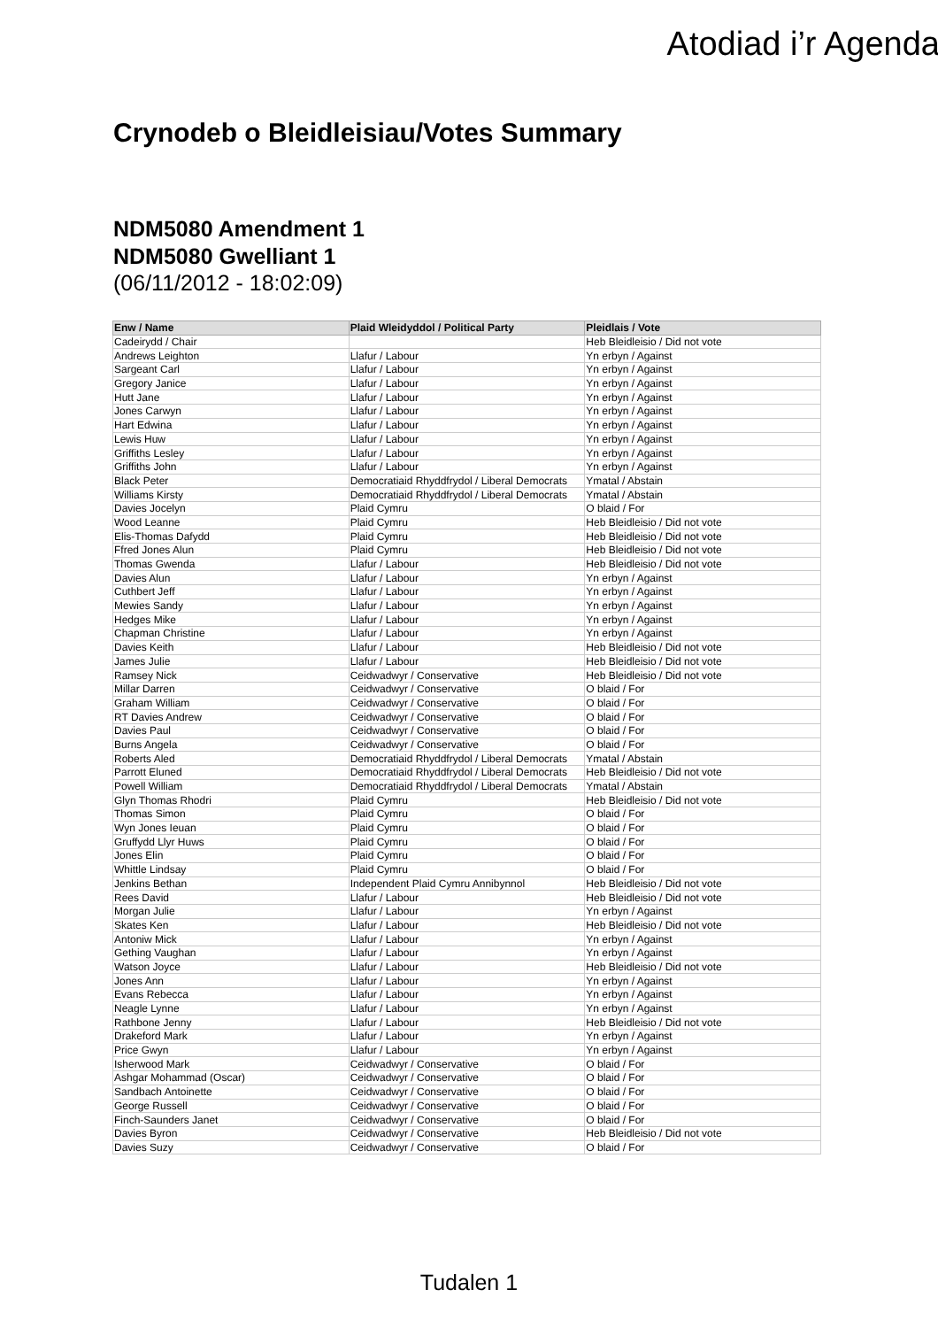Atodiad i’r Agenda
Crynodeb o Bleidleisiau/Votes Summary
NDM5080 Amendment 1
NDM5080 Gwelliant 1
(06/11/2012 - 18:02:09)
| Enw / Name | Plaid Wleidyddol / Political Party | Pleidlais / Vote |
| --- | --- | --- |
| Cadeirydd / Chair | | Heb Bleidleisio / Did not vote |
| Andrews Leighton | Llafur / Labour | Yn erbyn / Against |
| Sargeant Carl | Llafur / Labour | Yn erbyn / Against |
| Gregory Janice | Llafur / Labour | Yn erbyn / Against |
| Hutt Jane | Llafur / Labour | Yn erbyn / Against |
| Jones Carwyn | Llafur / Labour | Yn erbyn / Against |
| Hart Edwina | Llafur / Labour | Yn erbyn / Against |
| Lewis Huw | Llafur / Labour | Yn erbyn / Against |
| Griffiths Lesley | Llafur / Labour | Yn erbyn / Against |
| Griffiths John | Llafur / Labour | Yn erbyn / Against |
| Black Peter | Democratiaid Rhyddfrydol / Liberal Democrats | Ymatal / Abstain |
| Williams Kirsty | Democratiaid Rhyddfrydol / Liberal Democrats | Ymatal / Abstain |
| Davies Jocelyn | Plaid Cymru | O blaid / For |
| Wood Leanne | Plaid Cymru | Heb Bleidleisio / Did not vote |
| Elis-Thomas Dafydd | Plaid Cymru | Heb Bleidleisio / Did not vote |
| Ffred Jones Alun | Plaid Cymru | Heb Bleidleisio / Did not vote |
| Thomas Gwenda | Llafur / Labour | Heb Bleidleisio / Did not vote |
| Davies Alun | Llafur / Labour | Yn erbyn / Against |
| Cuthbert Jeff | Llafur / Labour | Yn erbyn / Against |
| Mewies Sandy | Llafur / Labour | Yn erbyn / Against |
| Hedges Mike | Llafur / Labour | Yn erbyn / Against |
| Chapman Christine | Llafur / Labour | Yn erbyn / Against |
| Davies Keith | Llafur / Labour | Heb Bleidleisio / Did not vote |
| James Julie | Llafur / Labour | Heb Bleidleisio / Did not vote |
| Ramsey Nick | Ceidwadwyr / Conservative | Heb Bleidleisio / Did not vote |
| Millar Darren | Ceidwadwyr / Conservative | O blaid / For |
| Graham William | Ceidwadwyr / Conservative | O blaid / For |
| RT Davies Andrew | Ceidwadwyr / Conservative | O blaid / For |
| Davies Paul | Ceidwadwyr / Conservative | O blaid / For |
| Burns Angela | Ceidwadwyr / Conservative | O blaid / For |
| Roberts Aled | Democratiaid Rhyddfrydol / Liberal Democrats | Ymatal / Abstain |
| Parrott Eluned | Democratiaid Rhyddfrydol / Liberal Democrats | Heb Bleidleisio / Did not vote |
| Powell William | Democratiaid Rhyddfrydol / Liberal Democrats | Ymatal / Abstain |
| Glyn Thomas Rhodri | Plaid Cymru | Heb Bleidleisio / Did not vote |
| Thomas Simon | Plaid Cymru | O blaid / For |
| Wyn Jones Ieuan | Plaid Cymru | O blaid / For |
| Gruffydd Llyr Huws | Plaid Cymru | O blaid / For |
| Jones Elin | Plaid Cymru | O blaid / For |
| Whittle Lindsay | Plaid Cymru | O blaid / For |
| Jenkins Bethan | Independent Plaid Cymru Annibynnol | Heb Bleidleisio / Did not vote |
| Rees David | Llafur / Labour | Heb Bleidleisio / Did not vote |
| Morgan Julie | Llafur / Labour | Yn erbyn / Against |
| Skates Ken | Llafur / Labour | Heb Bleidleisio / Did not vote |
| Antoniw Mick | Llafur / Labour | Yn erbyn / Against |
| Gething Vaughan | Llafur / Labour | Yn erbyn / Against |
| Watson Joyce | Llafur / Labour | Heb Bleidleisio / Did not vote |
| Jones Ann | Llafur / Labour | Yn erbyn / Against |
| Evans Rebecca | Llafur / Labour | Yn erbyn / Against |
| Neagle Lynne | Llafur / Labour | Yn erbyn / Against |
| Rathbone Jenny | Llafur / Labour | Heb Bleidleisio / Did not vote |
| Drakeford Mark | Llafur / Labour | Yn erbyn / Against |
| Price Gwyn | Llafur / Labour | Yn erbyn / Against |
| Isherwood Mark | Ceidwadwyr / Conservative | O blaid / For |
| Ashgar Mohammad (Oscar) | Ceidwadwyr / Conservative | O blaid / For |
| Sandbach Antoinette | Ceidwadwyr / Conservative | O blaid / For |
| George Russell | Ceidwadwyr / Conservative | O blaid / For |
| Finch-Saunders Janet | Ceidwadwyr / Conservative | O blaid / For |
| Davies Byron | Ceidwadwyr / Conservative | Heb Bleidleisio / Did not vote |
| Davies Suzy | Ceidwadwyr / Conservative | O blaid / For |
Tudalen 1